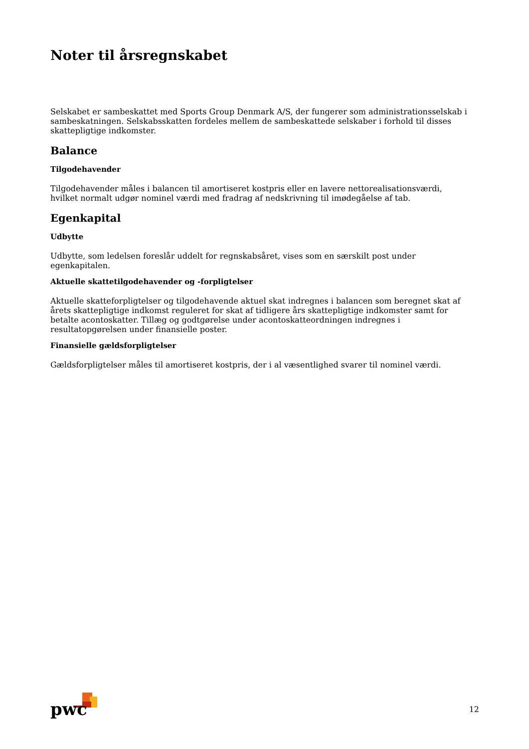Noter til årsregnskabet
Selskabet er sambeskattet med Sports Group Denmark A/S, der fungerer som administrationsselskab i sambeskatningen. Selskabsskatten fordeles mellem de sambeskattede selskaber i forhold til disses skattepligtige indkomster.
Balance
Tilgodehavender
Tilgodehavender måles i balancen til amortiseret kostpris eller en lavere nettorealisationsværdi, hvilket normalt udgør nominel værdi med fradrag af nedskrivning til imødegåelse af tab.
Egenkapital
Udbytte
Udbytte, som ledelsen foreslår uddelt for regnskabsåret, vises som en særskilt post under egenkapitalen.
Aktuelle skattetilgodehavender og -forpligtelser
Aktuelle skatteforpligtelser og tilgodehavende aktuel skat indregnes i balancen som beregnet skat af årets skattepligtige indkomst reguleret for skat af tidligere års skattepligtige indkomster samt for betalte acontoskatter. Tillæg og godtgørelse under acontoskatteordningen indregnes i resultatopgørelsen under finansielle poster.
Finansielle gældsforpligtelser
Gældsforpligtelser måles til amortiseret kostpris, der i al væsentlighed svarer til nominel værdi.
pwc
12